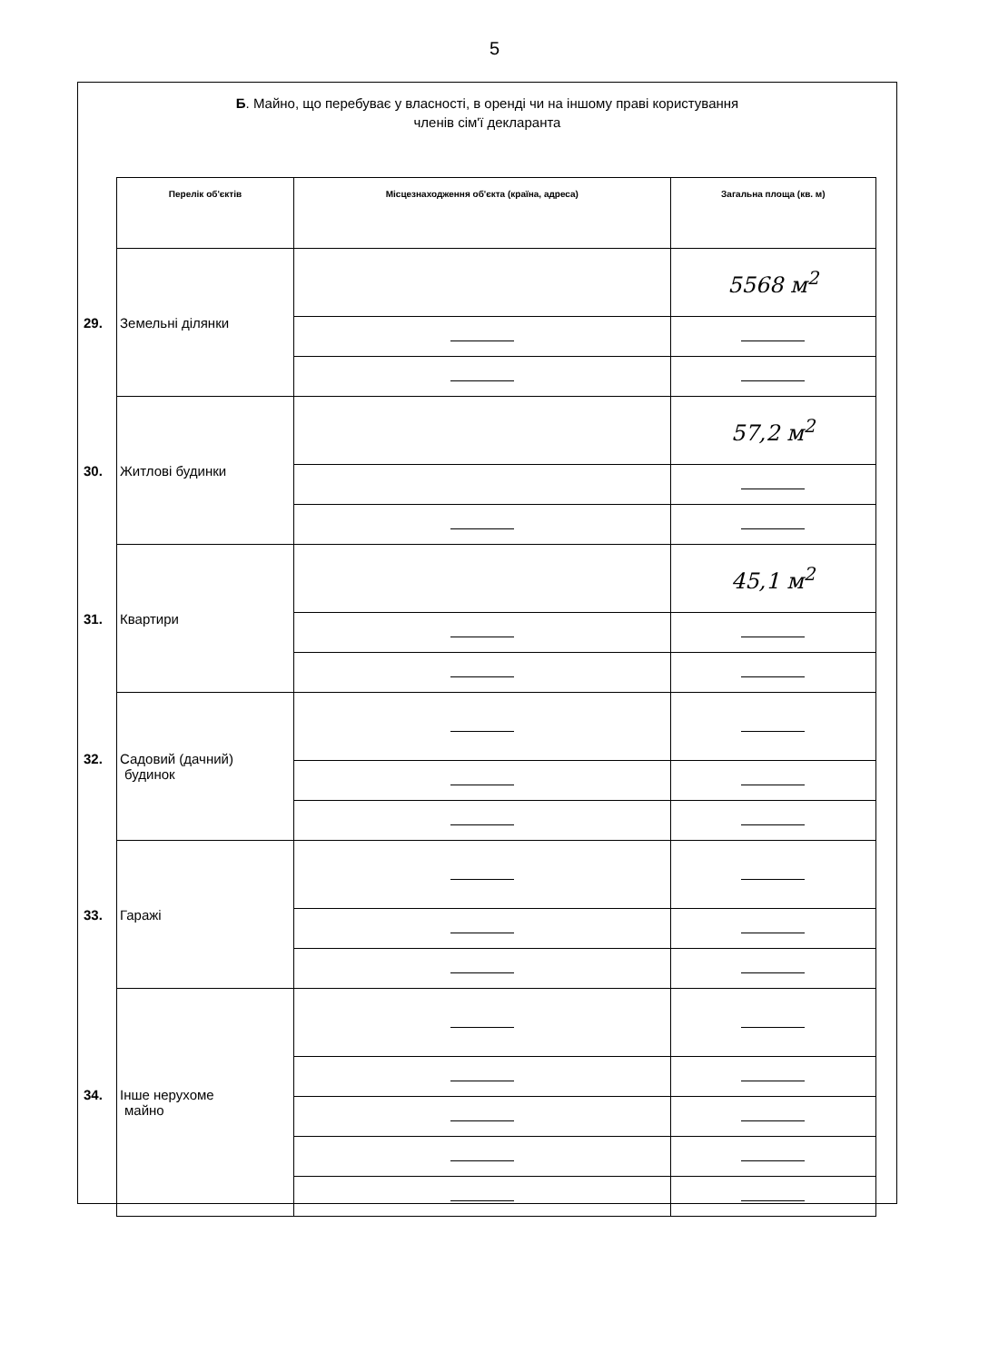5
Б. Майно, що перебуває у власності, в оренді чи на іншому праві користування
членів сім'ї декларанта
| Перелік об'єктів | Місцезнаходження об'єкта (країна, адреса) | Загальна площа (кв. м) |
| --- | --- | --- |
| 29. Земельні ділянки | | 5568 м<sup>2</sup> |
| 30. Житлові будинки | | 57,2 м<sup>2</sup> |
| 31. Квартири | | 45,1 м<sup>2</sup> |
| 32. Садовий (дачний) будинок | | |
| 33. Гаражі | | |
| 34. Інше нерухоме майно | | |